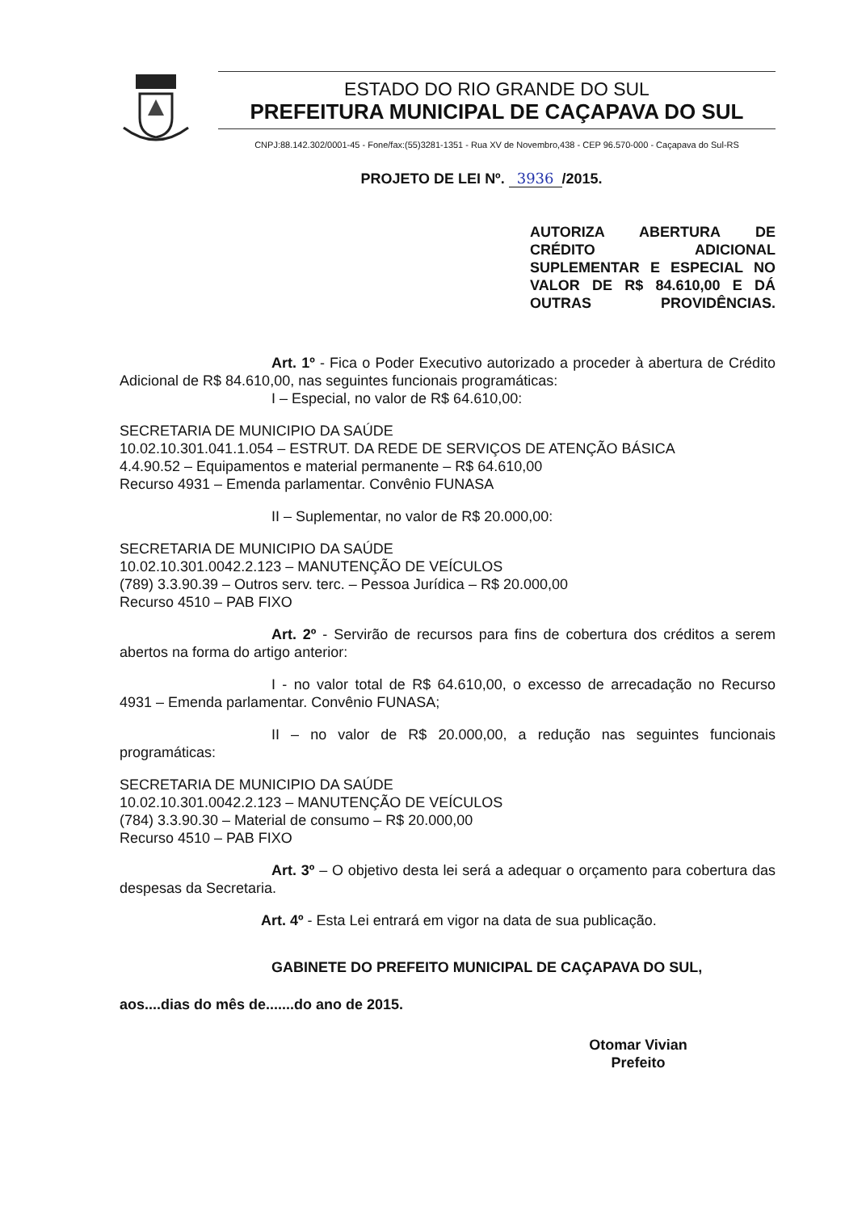ESTADO DO RIO GRANDE DO SUL
PREFEITURA MUNICIPAL DE CAÇAPAVA DO SUL
CNPJ:88.142.302/0001-45 - Fone/fax:(55)3281-1351 - Rua XV de Novembro,438 - CEP 96.570-000 - Caçapava do Sul-RS
PROJETO DE LEI Nº. 3936 /2015.
AUTORIZA ABERTURA DE CRÉDITO ADICIONAL SUPLEMENTAR E ESPECIAL NO VALOR DE R$ 84.610,00 E DÁ OUTRAS PROVIDÊNCIAS.
Art. 1º - Fica o Poder Executivo autorizado a proceder à abertura de Crédito Adicional de R$ 84.610,00, nas seguintes funcionais programáticas:
I – Especial, no valor de R$ 64.610,00:
SECRETARIA DE MUNICIPIO DA SAÚDE
10.02.10.301.041.1.054 – ESTRUT. DA REDE DE SERVIÇOS DE ATENÇÃO BÁSICA
4.4.90.52 – Equipamentos e material permanente – R$ 64.610,00
Recurso 4931 – Emenda parlamentar. Convênio FUNASA
II – Suplementar, no valor de R$ 20.000,00:
SECRETARIA DE MUNICIPIO DA SAÚDE
10.02.10.301.0042.2.123 – MANUTENÇÃO DE VEÍCULOS
(789) 3.3.90.39 – Outros serv. terc. – Pessoa Jurídica – R$ 20.000,00
Recurso 4510 – PAB FIXO
Art. 2º - Servirão de recursos para fins de cobertura dos créditos a serem abertos na forma do artigo anterior:
I - no valor total de R$ 64.610,00, o excesso de arrecadação no Recurso 4931 – Emenda parlamentar. Convênio FUNASA;
II – no valor de R$ 20.000,00, a redução nas seguintes funcionais programáticas:
SECRETARIA DE MUNICIPIO DA SAÚDE
10.02.10.301.0042.2.123 – MANUTENÇÃO DE VEÍCULOS
(784) 3.3.90.30 – Material de consumo – R$ 20.000,00
Recurso 4510 – PAB FIXO
Art. 3º – O objetivo desta lei será a adequar o orçamento para cobertura das despesas da Secretaria.
Art. 4º - Esta Lei entrará em vigor na data de sua publicação.
GABINETE DO PREFEITO MUNICIPAL DE CAÇAPAVA DO SUL,
aos....dias do mês de.......do ano de 2015.
Otomar Vivian
Prefeito